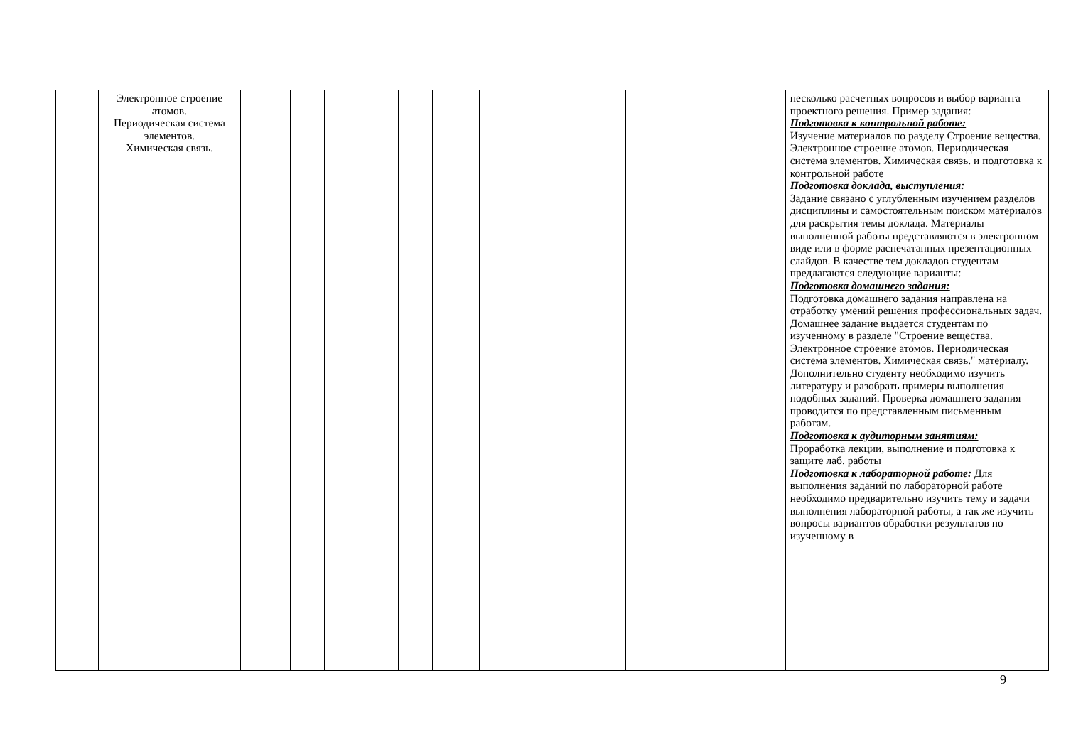| | Электронное строение атомов. Периодическая система элементов. Химическая связь. | | | | | | | | | | | | несколько расчетных вопросов и выбор варианта проектного решения. Пример задания: Подготовка к контрольной работе: Изучение материалов по разделу Строение вещества. Электронное строение атомов. Периодическая система элементов. Химическая связь. и подготовка к контрольной работе Подготовка доклада, выступления: Задание связано с углубленным изучением разделов дисциплины и самостоятельным поиском материалов для раскрытия темы доклада. Материалы выполненной работы представляются в электронном виде или в форме распечатанных презентационных слайдов. В качестве тем докладов студентам предлагаются следующие варианты: Подготовка домашнего задания: Подготовка домашнего задания направлена на отработку умений решения профессиональных задач. Домашнее задание выдается студентам по изученному в разделе "Строение вещества. Электронное строение атомов. Периодическая система элементов. Химическая связь." материалу. Дополнительно студенту необходимо изучить литературу и разобрать примеры выполнения подобных заданий. Проверка домашнего задания проводится по представленным письменным работам. Подготовка к аудиторным занятиям: Проработка лекции, выполнение и подготовка к защите лаб. работы Подготовка к лабораторной работе: Для выполнения заданий по лабораторной работе необходимо предварительно изучить тему и задачи выполнения лабораторной работы, а так же изучить вопросы вариантов обработки результатов по изученному в |
9